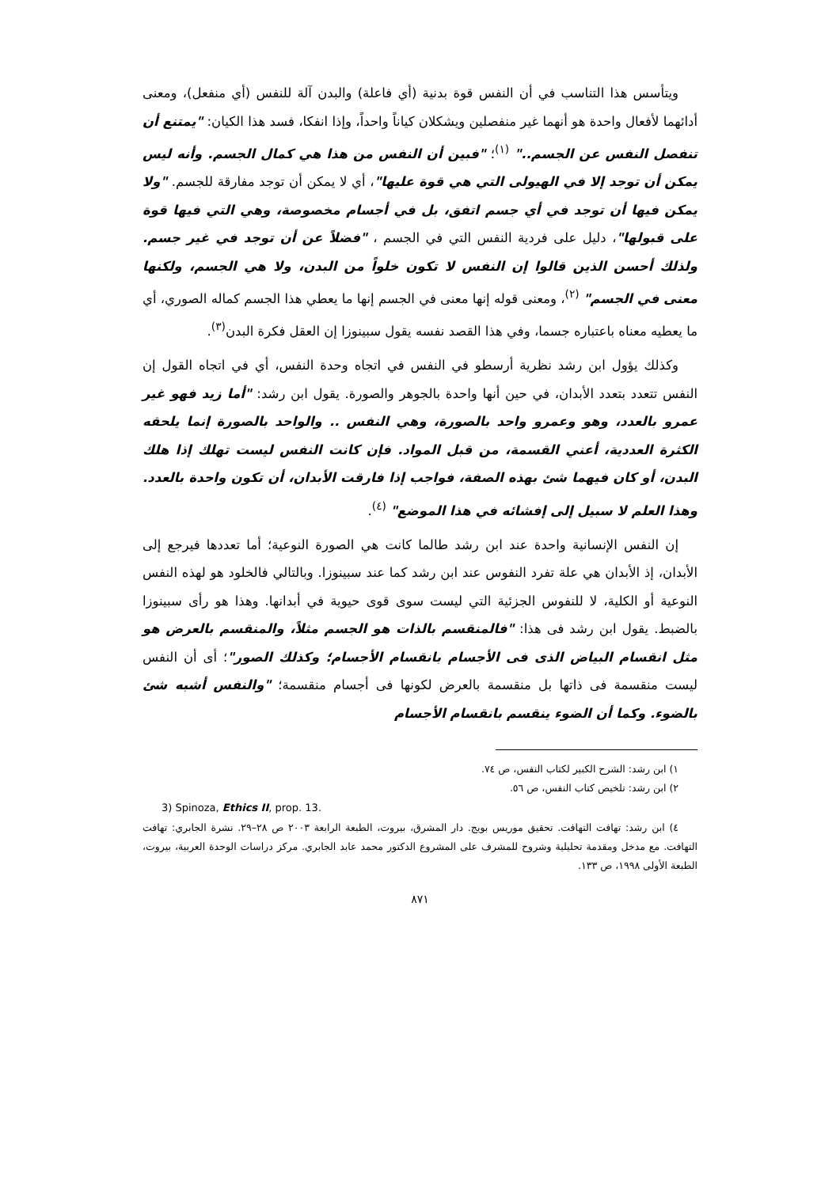ويتأسس هذا التناسب في أن النفس قوة بدنية (أي فاعلة) والبدن آلة للنفس (أي منفعل)، ومعنى أدائهما لأفعال واحدة هو أنهما غير منفصلين ويشكلان كياناً واحداً، وإذا انفكا، فسد هذا الكيان: "يمتنع أن تنفصل النفس عن الجسم.." <sup>(١)</sup>؛ "فبين أن النفس من هذا هي كمال الجسم. وأنه ليس يمكن أن توجد إلا في الهيولى التي هي قوة عليها"، أي لا يمكن أن توجد مفارقة للجسم. "ولا يمكن فيها أن توجد في أي جسم اتفق، بل في أجسام مخصوصة، وهي التي فيها قوة على قبولها"، دليل على فردية النفس التي في الجسم ، "فضلاً عن أن توجد في غير جسم. ولذلك أحسن الذين قالوا إن النفس لا تكون خلواً من البدن، ولا هي الجسم، ولكنها معنى في الجسم" <sup>(٢)</sup>، ومعنى قوله إنها معنى في الجسم إنها ما يعطي هذا الجسم كماله الصوري، أي ما يعطيه معناه باعتباره جسما، وفي هذا القصد نفسه يقول سبينوزا إن العقل فكرة البدن<sup>(٣)</sup>.
وكذلك يؤول ابن رشد نظرية أرسطو في النفس في اتجاه وحدة النفس، أي في اتجاه القول إن النفس تتعدد بتعدد الأبدان، في حين أنها واحدة بالجوهر والصورة. يقول ابن رشد: "أما زيد فهو غير عمرو بالعدد، وهو وعمرو واحد بالصورة، وهي النفس .. والواحد بالصورة إنما يلحقه الكثرة العددية، أعني القسمة، من قبل المواد. فإن كانت النفس ليست تهلك إذا هلك البدن، أو كان فيهما شئ بهذه الصفة، فواجب إذا فارقت الأبدان، أن تكون واحدة بالعدد. وهذا العلم لا سبيل إلى إفشائه في هذا الموضع" <sup>(٤)</sup>.
إن النفس الإنسانية واحدة عند ابن رشد طالما كانت هي الصورة النوعية؛ أما تعددها فيرجع إلى الأبدان، إذ الأبدان هي علة تفرد النفوس عند ابن رشد كما عند سبينوزا. وبالتالي فالخلود هو لهذه النفس النوعية أو الكلية، لا للنفوس الجزئية التي ليست سوى قوى حيوية في أبدانها. وهذا هو رأى سبينوزا بالضبط. يقول ابن رشد فى هذا: "فالمنقسم بالذات هو الجسم مثلاً، والمنقسم بالعرض هو مثل انقسام البياض الذى فى الأجسام بانقسام الأجسام؛ وكذلك الصور"؛ أى أن النفس ليست منقسمة فى ذاتها بل منقسمة بالعرض لكونها فى أجسام منقسمة؛ "والنفس أشبه شئ بالضوء. وكما أن الضوء ينقسم بانقسام الأجسام
١) ابن رشد: الشرح الكبير لكتاب النفس، ص ٧٤.
٢) ابن رشد: تلخيص كتاب النفس، ص ٥٦.
3) Spinoza, Ethics II, prop. 13.
٤) ابن رشد: تهافت التهافت. تحقيق موريس بويج. دار المشرق، بيروت، الطبعة الرابعة ٢٠٠٣ ص ٢٨–٢٩. نشرة الجابري: تهافت التهافت. مع مدخل ومقدمة تحليلية وشروح للمشرف على المشروع الدكتور محمد عابد الجابري. مركز دراسات الوحدة العربية، بيروت، الطبعة الأولى ١٩٩٨، ص ١٣٣.
٨٧١